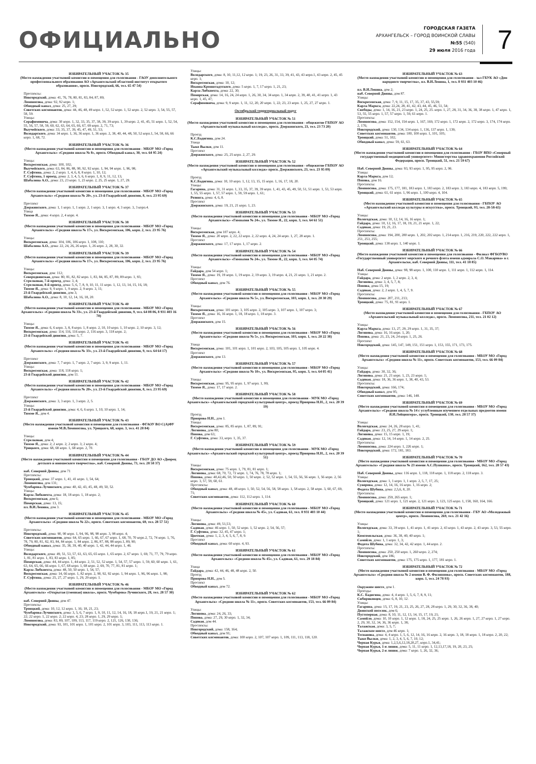ОФИЦИАЛЬНО
ГОРОДСКАЯ ГАЗЕТА
АРХАНГЕЛЬСК – ГОРОД ВОИНСКОЙ СЛАВЫ
№55 (540)
29 июля 2016 года
7
ИЗБИРАТЕЛЬНЫЙ УЧАСТОК № 35
(Место нахождения участковой комиссии и помещения для голосования - ГАОУ дополнительного профессионального образования АО «Архангельский областной институт открытого образования», просп. Новгородский, 66, тел. 65 47 54)
Проспекты:
Новгородский, дома: 41, 76, 78, 80, 81, 83, 84; 87, 89;
Ломоносова, дома: 92, 92 корп. 1;
Обводный канал, дома: 25, 27, 29;
Советских космонавтов, дома: 44, 46, 48, 49 корп. 1, 52, 52 корп. 1, 52 корп. 2, 52 корп. 3, 54, 55, 57, 58, 59.
Улицы:
Серафимовича, дома: 30 корп. 1, 32, 33, 35, 37, 38, 39, 39 корп. 1, 39 корп. 2, 41, 45, 51 корп. 1, 52, 54, 55, 56, 57, 58, 59, 60, 62, 63, 64, 65, 66, 67, 69 корп. 2, 71, 73;
Выучейского, дома: 33; 35, 37, 39, 45, 47, 49, 51, 53;
Володарского, дома: 34 корп. 1, 36, 36 корп. 1, 36 корп. 2, 38, 40, 44, 48, 50, 52 корп.1, 54, 58, 66, 66 корп. 1, 68, 72.
ИЗБИРАТЕЛЬНЫЙ УЧАСТОК № 36
(Место нахождения участковой комиссии и помещения для голосования - МБОУ МО «Город Архангельск» «Средняя школа № 8», просп. Обводный канал, 30, тел. 64 95 24)
Улицы:
Воскресенская, дома: 100, 102;
Выучейского, дома: 63, 84, 86, 88, 90, 92, 92 корп. 1, 94, 94 корп. 1, 96, 98;
Г. Суфтина, дома: 2, 2 корп. 1, 4, 6, 8, 8 корп. 1, 10, 12;
Г. Суфтина, 1 проезд, дома: 2, 3, 4, 5, 6, 6 корп. 1, 8, 9, 11, 12, 13;
Шабалина А.О., дома: 23, 23 корп. 1, 23 корп. 2, 25, 25 корп. 1, 27, 29.
ИЗБИРАТЕЛЬНЫЙ УЧАСТОК № 37
(Место нахождения участковой комиссии и помещения для голосования - МБОУ МО «Город Архангельск» «Средняя школа № 20», ул. 23-й Гвардейской дивизии, 8, тел. 23 95 69)
Проспект
Дзержинского, дома: 1, 1 корп. 1, 1 корп. 2, 1 корп. 3, 1 корп. 4; 3 корп. 3, 3 корп.4.
Улица
Тимме Я., дома: 4 корп. 2, 4 корп. 4.
ИЗБИРАТЕЛЬНЫЙ УЧАСТОК № 38
(Место нахождения участковой комиссии и помещения для голосования - МБОУ МО «Город Архангельск» «Средняя школа № 17», ул. Воскресенская, 106, корп. 2, тел. 23 95 76)
Улицы:
Воскресенская, дома: 104, 106, 106 корп. 1, 108, 110;
Шабалина А.О., дома: 22, 24, 26, 26 корп. 1, 26 корп. 2, 28, 30, 32.
ИЗБИРАТЕЛЬНЫЙ УЧАСТОК № 39
(Место нахождения участковой комиссии и помещения для голосования - МБОУ МО «Город Архангельск» «Средняя школа № 17», ул. Воскресенская, 106, корп. 2, тел. 23 95 76)
Улицы:
Воскресенская, дом: 112;
Северодвинская, дома: 80, 81, 82, 82 корп. 1, 83, 84, 85, 87, 89, 89 корп. 1, 93;
Стрелковая, 7-й проезд, дома: 3, 4;
Стрелковая, 8-й проезд, дома: 5, 6, 7, 8, 9, 10, 11, 11 корп. 1, 12, 13, 14, 15, 16, 18;
Тимме Я., дома: 9, 9 корп. 1, 9 корп. 2, 9 корп. 3, 11;
23-й Гвардейской дивизии, дом 3;
Шабалина А.О., дома: 8, 10, 12, 14, 16, 18, 20.
ИЗБИРАТЕЛЬНЫЙ УЧАСТОК № 40
(Место нахождения участковой комиссии и помещения для голосования - МБОУ МО «Город Архангельск» «Средняя школа № 33», ул. 23-й Гвардейской дивизии, 9, тел. 64 08 06, 8 931 403 16 70)
Улицы:
Тимме Я., дома: 6, 6 корп. 3, 8, 8 корп. 1, 8 корп. 2, 10, 10 корп. 1, 10 корп. 2, 10 корп. 3, 12;
Воскресенская, дома: 114, 116, 116 корп. 2, 116 корп. 3, 118 корп. 2;
23-й Гвардейской дивизии, дома: 5, 7.
ИЗБИРАТЕЛЬНЫЙ УЧАСТОК № 41
(Место нахождения участковой комиссии и помещения для голосования - МБОУ МО «Город Архангельск» «Средняя школа № 33», ул. 23-й Гвардейской дивизии, 9, тел. 64 64 17)
Проспект
Дзержинского, дома: 7, 7 корп. 1, 7 корп. 2, 7 корп. 3, 9, 9 корп. 1, 11.
Улицы:
Воскресенская, дома: 118, 118 корп. 1;
23-й Гвардейской дивизии, дом 11.
ИЗБИРАТЕЛЬНЫЙ УЧАСТОК № 42
(Место нахождения участковой комиссии и помещения для голосования - МБОУ МО «Город Архангельск» «Средняя школа № 20», ул. 23-й Гвардейской дивизии, 8, тел. 23 95 69)
Проспект
Дзержинского, дома: 3, 3 корп. 1, 3 корп. 2, 5.
Улицы:
23-й Гвардейской дивизии, дома: 4, 6, 6 корп. 1, 10, 10 корп. 1, 14;
Тимме Я., дом 4.
ИЗБИРАТЕЛЬНЫЙ УЧАСТОК № 43
(Место нахождения участковой комиссии и помещения для голосования - ФГАОУ ВО С(А)ФУ имени М.В.Ломоносова, ул. Урицкого, 68, корп. 3, тел. 41 28 84)
Улицы:
Стрелковая, дом 4;
Тимме Я., дома: 2; 2 корп. 2; 2 корп. 3; 2 корп. 4;
Урицкого, дома: 68, 68 корп. 1, 68 корп. 2, 70.
ИЗБИРАТЕЛЬНЫЙ УЧАСТОК № 44
(Место нахождения участковой комиссии и помещения для голосования - ГБОУ ДО АО «Дворец детского и юношеского творчества», наб. Северной Двины, 73, тел. 28 58 37)
наб. Северной Двины, дом 71
Проспекты:
Троицкий, дома: 37 корп. 1, 41, 41 корп. 1, 54, 64;
Ломоносова, дом 131;
Чумбарова-Лучинского, дома: 40, 42, 43, 45, 48, 49, 50, 52.
Улицы:
Карла Либкнехта, дома: 18, 18 корп. 1, 18 корп. 2;
Воскресенская, дом 6;
Поморская, дома: 13, 15;
пл. В.И.Ленина, дом 3.
ИЗБИРАТЕЛЬНЫЙ УЧАСТОК № 45
(Место нахождения участковой комиссии и помещения для голосования - МБОУ МО «Город Архангельск» «Средняя школа № 22», просп. Советских космонавтов, 69, тел. 28 57 51)
Проспекты:
Новгородский, дома: 90, 90 корп. 1, 94, 96, 98, 98 корп. 3, 98 корп. 4;
Советских космонавтов, дома: 64, 65 корп. 1, 66, 67, 67 корп. 1, 68, 70, 70 корп.2, 72, 74 корп. 1, 76, 78, 79, 80, 81, 82, 83, 84, 84 корп. 1, 84 корп. 2, 86, 87, 88, 88 корп.1, 89, 90;
Обводный канал, дома: 35, 38, 39, 40, 40 корп. 1, 42, 44, 44 корп. 1, 46.
Улицы:
Володарского, дома: 49, 51, 53, 57, 61, 63, 65, 65 корп. 1, 65 корп. 2, 67 корп. 1, 69, 71, 77, 79, 79 корп. 1, 81, 81 корп. 1, 83, 83 корп. 1, 85;
Поморская, дома: 44, 44 корп. 1, 44 корп. 2, 51, 52, 52 корп. 1, 54, 57, 57 корп. 1, 59, 60, 60 корп. 1, 61, 63, 64, 65, 66, 66 корп. 1, 67, 68 корп. 1, 68 корп. 2, 69, 70, 77, 81, 81 корп. 1;
Карла Либкнехта, дома: 48, 50, 50 корп. 1, 54, 57;
Воскресенская, дома: 14, 66 корп. 1, 82 корп. 2, 90, 92, 92 корп. 1, 94 корп. 1, 96, 96 корп. 1, 98;
Г. Суфтина, дома: 25, 27, 27 корп. 1, 29, 29 корп. 1.
ИЗБИРАТЕЛЬНЫЙ УЧАСТОК № 46
(Место нахождения участковой комиссии и помещения для голосования - МБОУ МО «Город Архангельск» «Открытая (сменная) школа», просп. Чумбарова-Лучинского, 28, тел. 28 57 30)
наб. Северной Двины, дом 47.
Проспекты:
Троицкий, дома: 10, 12, 12 корп. 1, 16; 18, 21, 23;
Чумбарова-Лучинского, дома: 3, 5, 6, 7 корп. 1, 9, 10, 11, 12, 14, 16, 18, 18 корп.1, 19, 21, 21 корп. 1; 22; 22 корп. 1, 22 корп. 2; 22 корп. 4, 23; 28 корп. 1, 29, 29 корп. 1;
Ломоносова, дома: 83, 89, 107, 109, 113, 117, 119 корп. 2, 121, 126, 130, 136;
Новгородский, дома: 93, 101, 101 корп. 1, 101 корп. 2, 101 корп. 3, 103, 111, 113, 113 корп. 1.
Улицы:
Володарского, дома: 8, 10, 11,12, 12 корп. 1; 19, 23, 26, 31, 33, 39, 41, 43, 43 корп.1, 43 корп. 2, 45, 45 корп. 1;
Воскресенская, дома: 10, 12;
Иоанна Кронштадтского, дома: 5 корп. 1, 7, 17 корп. 1, 21, 23;
Карла Либкнехта, дома: 22, 30;
Поморская, дома: 14, 16, 24, 24 корп. 1, 26, 30, 34, 34 корп. 1, 34 корп. 2, 39, 40, 41, 41 корп. 1, 43 корп. 1, 45, 47;
Серафимовича, дома: 9, 9 корп. 1, 11, 12, 20, 20 корп. 1, 22; 23, 23 корп. 1, 25, 27, 27 корп. 1.
Октябрьский территориальный округ
ИЗБИРАТЕЛЬНЫЙ УЧАСТОК № 51
(Место нахождения участковой комиссии и помещения для голосования - общежитие ГБПОУ АО «Архангельский музыкальный колледж», просп. Дзержинского, 23, тел. 23 73 20)
Проезд
К.С.Бадигина, дом 24.
Улица
Тыко Вылки, дом 11.
Проспект
Дзержинского, дома: 25, 25 корп. 2, 27, 29.
ИЗБИРАТЕЛЬНЫЙ УЧАСТОК № 52
(Место нахождения участковой комиссии и помещения для голосования - общежитие ГБПОУ АО «Архангельский музыкальный колледж» просп. Дзержинского, 23, тел. 23 95 09)
Проезд
К.С.Бадигина, дома: 10, 10 корп. 1, 12, 13, 15, 15 корп. 1, 16, 17, 18, 20.
Улицы:
Гагарина, дома: 31, 31 корп. 1, 33, 35, 37, 39, 39 корп. 1, 41, 43, 45, 49, 50, 51, 51 корп. 1, 53, 53 корп. 1, 55, 55 корп. 1, 57, 57 корп. 1, 59, 59 корп. 1, 61;
Розинга, дома: 4, 6, 8.
Проспект
Дзержинского, дома: 19, 21, 21 корп. 1, 23.
ИЗБИРАТЕЛЬНЫЙ УЧАСТОК № 53
(Место нахождения участковой комиссии и помещения для голосования - МБОУ МО «Город Архангельск» «Гимназия № 24», ул. Тимме Я., 22, корп. 3, тел. 64 61 51)
Улицы:
Воскресенская, дом 107 корп. 4;
Тимме Я., дома: 20 корп. 2, 22, 22 корп. 2, 22 корп. 4, 24, 24 корп. 1, 27, 28 корп. 1.
Проспект
Дзержинского, дома: 17, 17 корп. 1, 17 корп. 2.
ИЗБИРАТЕЛЬНЫЙ УЧАСТОК № 54
(Место нахождения участковой комиссии и помещения для голосования - МБОУ МО «Город Архангельск» «Гимназия № 24», ул. Тимме Я., 22, корп. 3, тел. 64 05 74)
Улицы:
Гайдара, дом 54 корп. 1;
Тимме Я., дома: 19, 19 корп. 1, 19 корп. 2, 19 корп. 3, 19 корп. 4, 21, 21 корп. 1, 21 корп. 2.
Проспект
Обводный канал, дом 76.
ИЗБИРАТЕЛЬНЫЙ УЧАСТОК № 55
(Место нахождения участковой комиссии и помещения для голосования - МБОУ МО «Город Архангельск» «Средняя школа № 5», ул. Воскресенская, 103, корп. 1, тел. 20 30 29)
Улицы:
Воскресенская, дома: 101 корп. 3, 105 корп. 2, 105 корп. 3, 107 корп. 1, 107 корп. 3;
Тимме Я., дома: 16, 16 корп. 1, 18, 18 корп. 1, 18 корп. 3.
Проспект
Дзержинского, дом 15.
ИЗБИРАТЕЛЬНЫЙ УЧАСТОК № 56
(Место нахождения участковой комиссии и помещения для голосования - МБОУ МО «Город Архангельск» «Средняя школа № 5», ул. Воскресенская, 103, корп. 1, тел. 20 22 38)
Улица
Воскресенская, дома: 101, 101 корп. 1, 101 корп. 2, 103, 105, 105 корп. 1, 105 корп. 4.
Проспект
Дзержинского, дом 13.
ИЗБИРАТЕЛЬНЫЙ УЧАСТОК № 57
(Место нахождения участковой комиссии и помещения для голосования - МБОУ МО «Город Архангельск» «Средняя школа № 10», ул. Воскресенская, 95, корп. 3, тел. 64 05 41)
Улицы:
Воскресенская, дома: 95, 95 корп. 1, 97 корп. 1, 99;
Тимме Я., дома: 17, 17 корп. 2.
ИЗБИРАТЕЛЬНЫЙ УЧАСТОК № 58
(Место нахождения участковой комиссии и помещения для голосования - МУК МО «Город Архангельск» «Архангельский городской культурный центр», проезд Приорова Н.Н., 2, тел. 20 39 19)
Проезд
Приорова Н.Н., дом 1.
Улицы:
Воскресенская, дома: 85, 85 корп. 1, 87, 89, 91;
Логинова, дом 80;
Попова, дом 63;
Г. Суфтина, дома: 33, корп. 1, 35, 37.
ИЗБИРАТЕЛЬНЫЙ УЧАСТОК № 59
(Место нахождения участковой комиссии и помещения для голосования - МУК МО «Город Архангельск» «Архангельский городской культурный центр», проезд Приорова Н.Н., 2, тел. 20 39 51)
Улицы:
Воскресенская, дома: 75 корп. 1, 79, 81, 81 корп. 1;
Логинова, дома: 68, 70, 72, 72 корп. 1, 74, 76, 78, 78 корп. 1;
Попова, дома: 40,42,46, 50, 50 корп. 1, 50 корп. 2, 52, 52 корп. 1, 54, 55, 56, 56 корп. 1, 56 корп. 2, 56 корп. 3, 57, 59, 60, 61.
Проспекты:
Обводный канал, дома: 48, 48 корп. 1, 50, 52, 54, 56, 58, 58 корп. 1, 58 корп. 2, 58 корп. 3, 60, 67, 69, 71;
Советских космонавтов, дома: 112, 112 корп. 1, 114.
ИЗБИРАТЕЛЬНЫЙ УЧАСТОК № 60
(Место нахождения участковой комиссии и помещения для голосования - МБОУ МО «Город Архангельск» «Средняя школа № 45», ул. Садовая, 61, тел. 8 931 403 10 44)
Улицы:
Логинова, дома: 49, 51,53;
Садовая, дома: 46 корп. 1, 50, 52 корп. 1, 52 корп. 2, 54, 56, 57;
Г. Суфтина, дома: 32, 45, 47 корп. 1;
Цветная, дома: 1, 2, 3, 4, 5, 6, 7, 8, 9.
Проспект
Обводный канал, дома: 60 корп. 4, 93.
ИЗБИРАТЕЛЬНЫЙ УЧАСТОК № 61
(Место нахождения участковой комиссии и помещения для голосования - МБОУ МО «Город Архангельск» «Средняя школа № 45», ул. Садовая, 61, тел. 29 18 84)
Улица
Гайдара, дома: 42, 44, 46, 48, 48 корп. 2, 50.
Проезд
Приорова Н.Н., дом 5.
Проспект
Обводный канал, дом 72.
ИЗБИРАТЕЛЬНЫЙ УЧАСТОК № 62
(Место нахождения участковой комиссии и помещения для голосования - МБОУ МО «Город Архангельск» «Средняя школа № 11», просп. Советских космонавтов, 153, тел. 66 09 84)
Улицы:
Логинова, дома: 24, 26, 33;
Попова, дома: 27, 29, 30 корп. 1, 32, 34;
Садовая, дом 44.
Проспекты:
Новгородский, дома: 158, 164;
Обводный канал, дом 91;
Советских космонавтов, дома: 100 корп. 2, 107, 107 корп. 1, 109, 111, 113, 118, 120.
ИЗБИРАТЕЛЬНЫЙ УЧАСТОК № 63
(Место нахождения участковой комиссии и помещения для голосования - зал ГБУК АО «Дом народного творчества», пл. В.И.Ленина, 1, тел. 8 931 403 10 46)
пл. В.И.Ленина, дом 2;
наб. Северной Двины, дом 87.
Улицы:
Воскресенская, дома: 7, 9, 11, 15, 17, 35, 37, 43, 55,59;
Карла Маркса, дома: 22,24, 28, 41, 42, 43, 44, 45, 46, 51, 54;
Свободы, дома: 1, 14, 16, 21, 23 корп. 1, 24, 25, 25. корп. 1, 27, 28, 31, 34, 36, 38, 38 корп. 1, 47 корп. 1, 53, 55, 55 корп. 1, 57, 57 корп. 1, 59, 61 корп. 1.
Проспекты:
Ломоносова, дома: 152, 154, 154 корп. 1, 167, 169, 172 корп. 1, 172 корп. 2, 172 корп. 3, 174, 174 корп. 2, 176;
Новгородский, дома: 130, 134, 134 корп. 1, 136, 137 корп. 1, 139;
Советских космонавтов, дома: 100, 100 корп. 1, 101, 105;
Троицкий, дома: 51, 102;
Обводный канал, дома: 59, 61, 63.
ИЗБИРАТЕЛЬНЫЙ УЧАСТОК № 64
(Место нахождения участковой комиссии и помещения для голосования - ГБОУ ВПО «Северный государственный медицинский университет» Министерства здравоохранения Российской Федерации, просп. Троицкий, 51, тел. 21 59 67)
Наб. Северной Двины, дома: 93, 93 корп. 1, 95, 95 корп. 2, 96.
Улицы:
Карла Маркса, дом 12;
Попова, дом 16.
Проспекты:
Ломоносова, дома: 175, 177, 181, 183 корп. 1, 183 корп. 2, 183 корп. 3, 183 корп. 4, 183 корп. 5, 199;
Троицкий, дома: 61, 61 корп. 1, 96 корп. 1, 100 корп. 4, 104.
ИЗБИРАТЕЛЬНЫЙ УЧАСТОК № 65
(Место нахождения участковой комиссии и помещения для голосования - ГБПОУ АО «Архангельский колледж культуры и искусства», просп. Троицкий, 93, тел. 28-58-65)
Улицы:
Вологодская, дома: 10, 12, 14, 16, 16 корп. 1;
Гайдара, дома: 10, 12, 16, 17, 18, 19, 21, 21 корп. 1, 22;
Садовая, дома: 19, 21, 23.
Проспекты:
Ломоносова, дома: 194, 200, 200 корп. 1, 202, 202 корп. 1, 214 корп. 1, 216, 219, 220, 222, 222 корп. 1, 251, 253, 255;
Троицкий, дома: 138 корп. 1, 140 корп. 1.
ИЗБИРАТЕЛЬНЫЙ УЧАСТОК № 66
(Место нахождения участковой комиссии и помещения для голосования - Филиал ФГБОУВО «Государственный университет морского и речного флота имени адмирала С.О. Макарова» в г. Архангельске, наб. Северной Двины, 111, тел. 41 18 85)
Наб. Северной Двины, дома: 98, 98 корп. 1, 100, 110 корп. 1, 111 корп. 1, 112 корп. 1, 114.
Улицы:
Гайдара, дома: 2 корп. 1, 2 корп. 2, 3, 4;
Логинова, дома: 3, 4, 5, 7, 8;
Попова, дома 15, 19;
Садовая, дома: 2, 2 корп. 1, 4, 5, 7, 9.
Проспекты:
Ломоносова, дома: 207, 211, 213;
Троицкий, дома: 75, 81, 91 корп. 1.
ИЗБИРАТЕЛЬНЫЙ УЧАСТОК № 67
(Место нахождения участковой комиссии и помещения для голосования - ГБПОУ АО «Архангельский музыкальный колледж», просп. Ломоносова, 211, тел. 21 02 12)
Улицы:
Карла Маркса, дома: 13, 27, 29, 29 корп. 1, 31, 35, 37;
Логинова, дома: 16, 16 корп. 1, 20;
Попова, дома: 21, 23, 24, 24 корп. 1, 25, 26.
Проспект
Новгородский, дома: 145, 147, 149, 151, 151 корп. 1, 153, 155, 171, 173, 175.
ИЗБИРАТЕЛЬНЫЙ УЧАСТОК № 68
(Место нахождения участковой комиссии и помещения для голосования - МБОУ МО «Город Архангельск» «Средняя школа № 11», просп. Советских космонавтов, 153, тел. 66 09 84)
Улицы:
Гайдара, дома: 30, 32, 36;
Логинова, дома: 21, 21 корп. 1, 23, 23 корп. 1;
Садовая, дома: 18, 36, 36 корп. 1, 38, 40, 43, 53.
Проспекты:
Новгородский, дома: 166, 174;
Обводный канал, дом 95;
Советских космонавтов, дома: 146, 148.
ИЗБИРАТЕЛЬНЫЙ УЧАСТОК № 69
(Место нахождения участковой комиссии и помещения для голосования - МБОУ МО «Город Архангельск» «Средняя школа № 14 с углубленным изучением отдельных предметов имени Я.И.Лейцингера», просп. Троицкий, 130, тел. 28 57 37)
Улицы:
Вологодская, дома: 24, 26, 28 корп. 1, 41;
Гайдара, дома: 23, 25, 27, 29 корп. 1;
Логинова, дома: 15, 15 корп. 1, 19;
Садовая, дома: 12, 14, 14 корп. 1, 14 корп. 2, 25.
Проспекты:
Ломоносова, дома: 224 корп. 1, 226 корп. 1;
Новгородский, дома: 172, 181, 183.
ИЗБИРАТЕЛЬНЫЙ УЧАСТОК № 70
(Место нахождения участковой комиссии и помещения для голосования - МБОУ МО «Город Архангельск» «Средняя школа № 23 имени А.С.Пушкина», просп. Троицкий, 162, тел. 28 57 43)
Наб. Северной Двины, дома: 116 корп. 1, 118, 118 корп. 1, 118 корп. 2, 118 корп. 3.
Улицы:
Вологодская, дома: 1, 1 корп. 1, 1 корп. 2, 5, 7, 17, 25;
Суворова, дома: 12, 14, 16, 16 корп. 1, 16 корп. 2;
Федота Шубина, дома: 2,5,6, 8, 20.
Проспекты:
Ломоносова, дома: 259, 265 корп. 1;
Троицкий, дома: 121 корп. 1, 121 корп. 2, 121 корп. 3, 123, 125 корп. 1, 158, 160, 164, 166.
ИЗБИРАТЕЛЬНЫЙ УЧАСТОК № 71
(Место нахождения участковой комиссии и помещения для голосования - ГБУ АО «Молодежный центр», просп. Ломоносова, 269, тел. 21 42 16)
Улицы:
Вологодская, дома: 33, 39 корп. 1, 41 корп. 1, 41 корп. 2, 43 корп. 1, 43 корп. 2, 43 корп. 3, 53, 55 корп. 1;
Комсомольская, дома: 36, 38, 40, 40 корп. 1;
Самойло, дома: 1, 1 корп. 1, 3;
Федота Шубина, дома: 32, 34, 42, 42 корп. 1, 44 корп. 2.
Проспекты:
Ломоносова, дома: 250, 250 корп. 1, 260 корп. 2, 274;
Новгородский, дом 186;
Советских космонавтов, дома: 175, 175 корп. 1, 177, 181 корп. 1.
ИЗБИРАТЕЛЬНЫЙ УЧАСТОК № 72
(Место нахождения участковой комиссии и помещения для голосования - МБОУ МО «Город Архангельск» «Средняя школа № 2 имени В. Ф. Филиппова», просп. Советских космонавтов, 188, корп. 1, тел. 24 78 93)
Окружное шоссе, дом 1.
Проезды:
К.С. Бадигина, дома: 4, 4 корп. 1, 5, 6, 7, 8, 9, 11;
Сибиряковцев, дома: 6, 8, 10, 12.
Улицы:
Гагарина, дома: 15, 17, 19, 21, 23, 25, 26, 27, 28, 28 корп. 1, 29, 30, 32, 36, 38, 40;
Двинской поселок, дом 6;
Пустозерная, дома: 8, 10, 11, 12, 13, 14, 15, 17, 19, 21;
Самойло, дома: 10, 10 корп. 1, 12 корп. 1, 18, 24, 25, 25 корп. 1, 26, 26 корп. 1, 27, 27 корп. 1, 27 корп. 2, 29, 30, 32, 34, 36, 36 корп. 1, 38;
Талажская, дома: 3, 5, 7;
Талажское шоссе, дом 46 корп. 1;
Теснанова, дома: 4, 4 корп. 1, 5, 6, 12, 14, 16, 16 корп. 2, 16 корп. 3, 18, 18 корп. 1, 18 корп. 2, 20, 22;
Тыко Вылки, дома: 1, 2, 3, 4, 5, 6, 7, 10, 12;
Черная Курья, дома: 1,2,5,6,12,18,20,27, корп.1, 34,41;
Черная Курья, 1-я линия, дома: 5, 11, 11 корп. 1, 12,13,17,18, 19, 20, 23, 25;
Черная Курья, 2-я линия, дома: 7 корп. 1, 26, 32, 36;